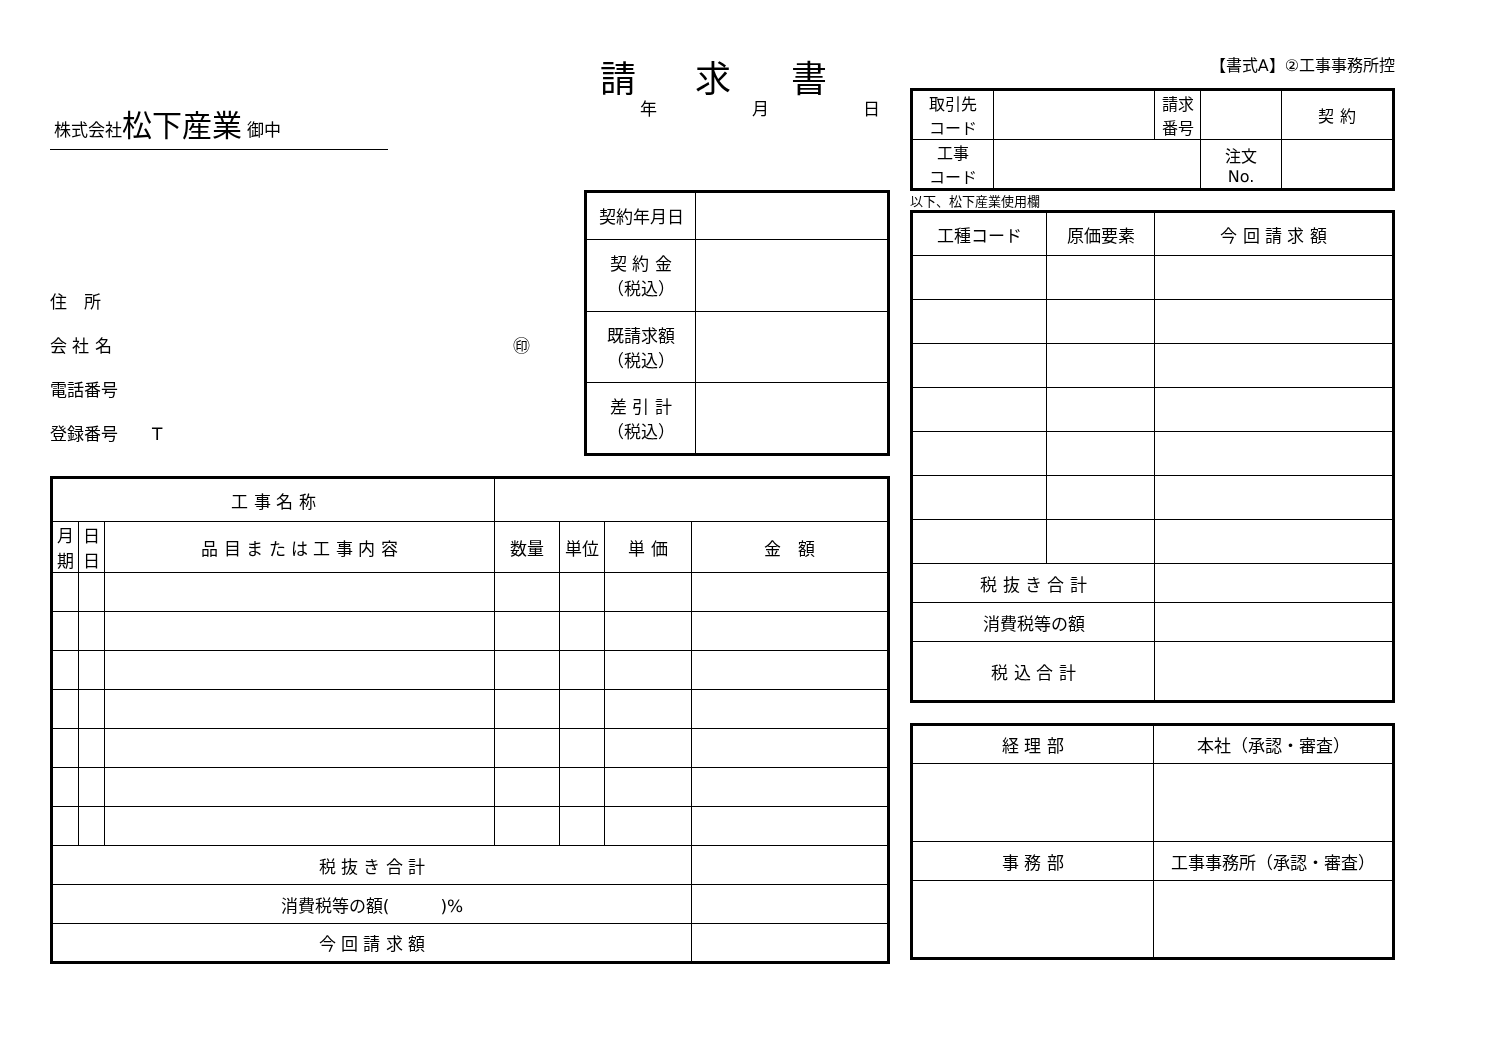請 求 書
株式会社松下産業 御中
年 月 日
住　所
会 社 名 ㊞
電話番号
登録番号　　T
| 契約年月日 | |
| 契 約 金 （税込） | |
| 既請求額 （税込） | |
| 差 引 計 （税込） | |
| 工 事 名 称 | | | | | | |
| 月 期 | 日 日 | 品 目 ま た は 工 事 内 容 | 数量 | 単位 | 単 価 | 金 額 |
| 税 抜 き 合 計 | | | | | | |
| 消費税等の額( )% | | | | | | |
| 今 回 請 求 額 | | | | | | |
【書式A】②工事事務所控
| 取引先 コード | | 請求 番号 | | 契 約 |
| 工事 コード | | | 注文 No. | |
以下、松下産業使用欄
| 工種コード | 原価要素 | 今 回 請 求 額 |
| 税 抜 き 合 計 | | |
| 消費税等の額 | | |
| 税 込 合 計 | | |
| 経 理 部 | 本社（承認・審査） |
| 事 務 部 | 工事事務所（承認・審査） |